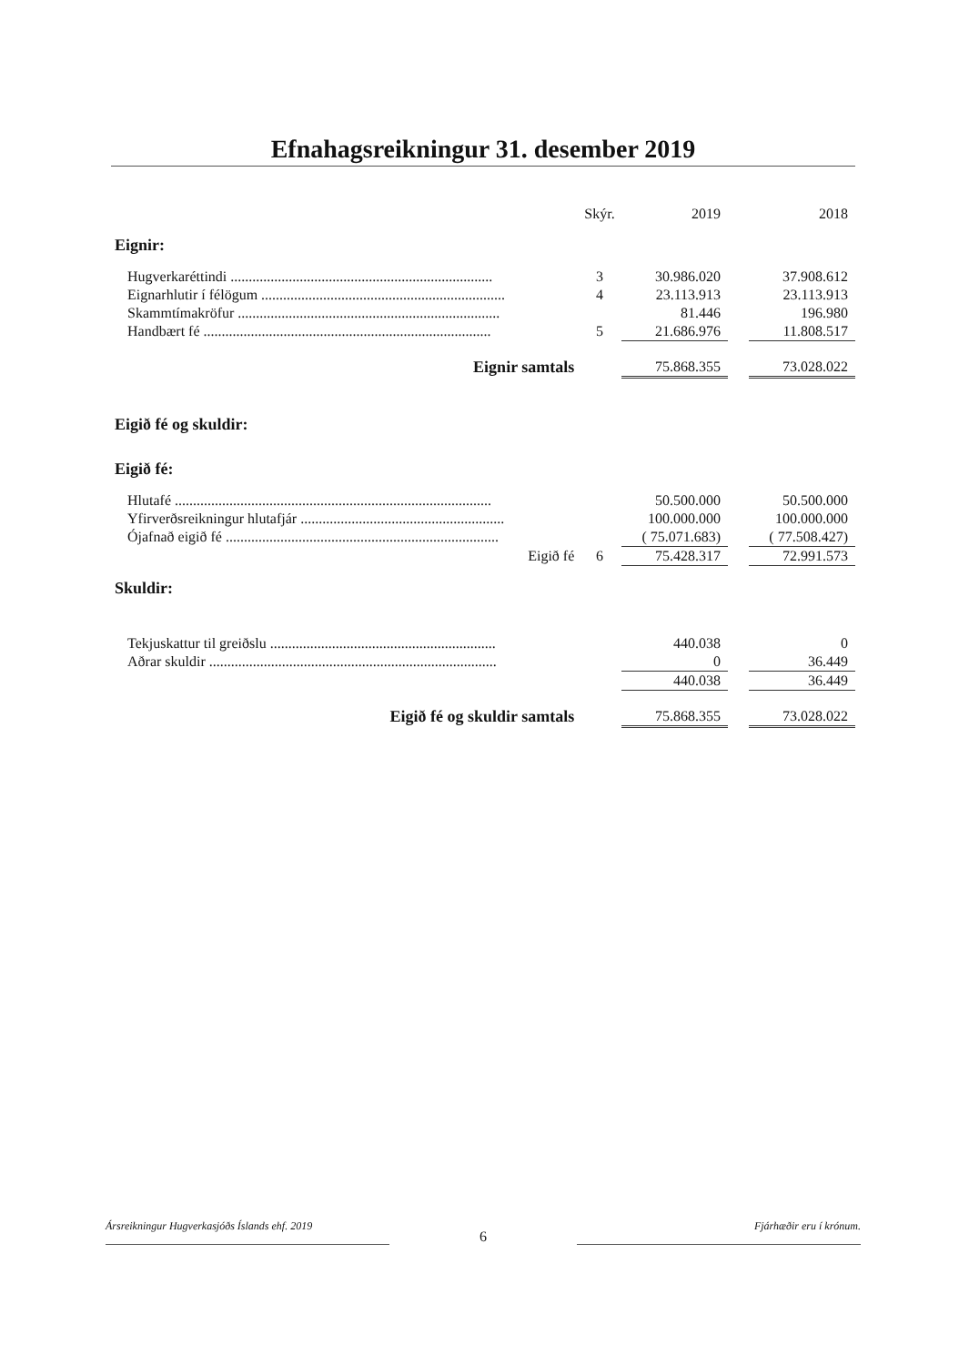Efnahagsreikningur 31. desember 2019
| | Skýr. | 2019 | | 2018 |
| --- | --- | --- | --- | --- |
| Eignir: | | | | |
| Hugverkaréttindi ........................................................................ | 3 | 30.986.020 | | 37.908.612 |
| Eignarhlutir í félögum ................................................................... | 4 | 23.113.913 | | 23.113.913 |
| Skammtímakröfur ........................................................................ | | 81.446 | | 196.980 |
| Handbært fé ............................................................................... | 5 | 21.686.976 | | 11.808.517 |
| Eignir samtals | | 75.868.355 | | 73.028.022 |
| Eigið fé og skuldir: | | | | |
| Eigið fé: | | | | |
| Hlutafé ....................................................................................... | | 50.500.000 | | 50.500.000 |
| Yfirverðsreikningur hlutafjár ........................................................ | | 100.000.000 | | 100.000.000 |
| Ójafnað eigið fé ........................................................................... | | ( 75.071.683) | | ( 77.508.427) |
| Eigið fé | 6 | 75.428.317 | | 72.991.573 |
| Skuldir: | | | | |
| Tekjuskattur til greiðslu .............................................................. | | 440.038 | | 0 |
| Aðrar skuldir ............................................................................... | | 0 | | 36.449 |
| | | 440.038 | | 36.449 |
| Eigið fé og skuldir samtals | | 75.868.355 | | 73.028.022 |
Ársreikningur Hugverkasjóðs Íslands ehf. 2019
6
Fjárhæðir eru í krónum.